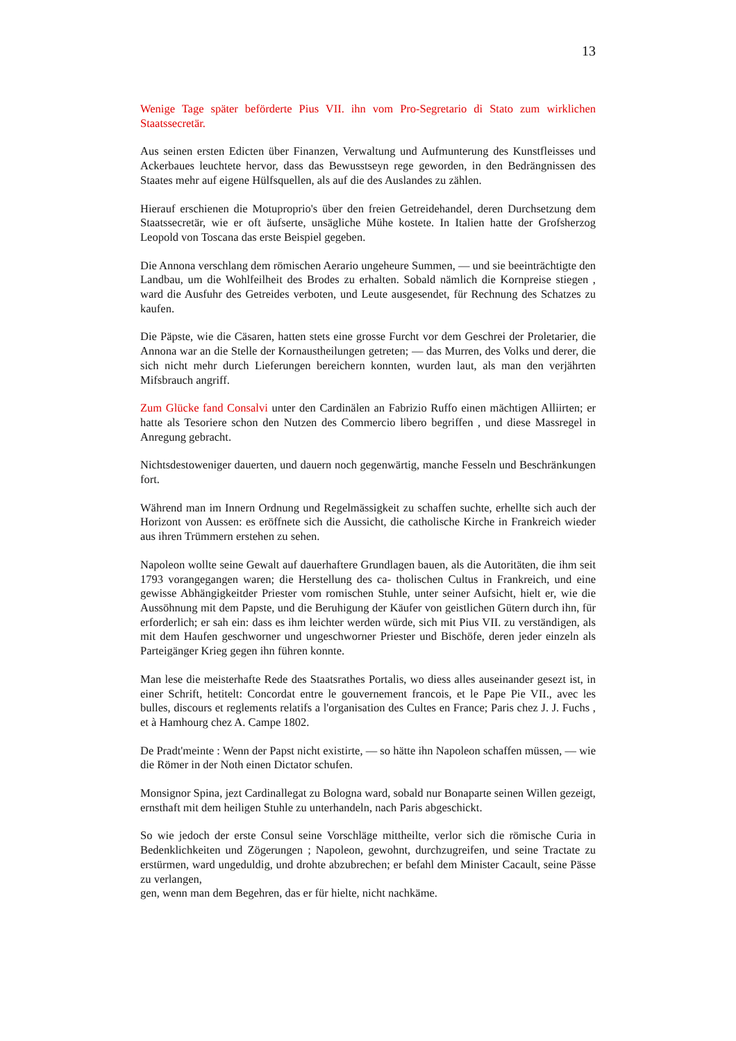13
Wenige Tage später beförderte Pius VII. ihn vom Pro-Segretario di Stato zum wirklichen Staatssecretär.
Aus seinen ersten Edicten über Finanzen, Verwaltung und Aufmunterung des Kunstfleisses und Ackerbaues leuchtete hervor, dass das Bewusstseyn rege geworden, in den Bedrängnissen des Staates mehr auf eigene Hülfsquellen, als auf die des Auslandes zu zählen.
Hierauf erschienen die Motuproprio's über den freien Getreidehandel, deren Durchsetzung dem Staatssecretär, wie er oft äufserte, unsägliche Mühe kostete. In Italien hatte der Grofsherzog Leopold von Toscana das erste Beispiel gegeben.
Die Annona verschlang dem römischen Aerario ungeheure Summen, — und sie beeinträchtigte den Landbau, um die Wohlfeilheit des Brodes zu erhalten. Sobald nämlich die Kornpreise stiegen , ward die Ausfuhr des Getreides verboten, und Leute ausgesendet, für Rechnung des Schatzes zu kaufen.
Die Päpste, wie die Cäsaren, hatten stets eine grosse Furcht vor dem Geschrei der Proletarier, die Annona war an die Stelle der Kornaustheilungen getreten; — das Murren, des Volks und derer, die sich nicht mehr durch Lieferungen bereichern konnten, wurden laut, als man den verjährten Mifsbrauch angriff.
Zum Glücke fand Consalvi unter den Cardinälen an Fabrizio Ruffo einen mächtigen Alliirten; er hatte als Tesoriere schon den Nutzen des Commercio libero begriffen , und diese Massregel in Anregung gebracht.
Nichtsdestoweniger dauerten, und dauern noch gegenwärtig, manche Fesseln und Beschränkungen fort.
Während man im Innern Ordnung und Regelmässigkeit zu schaffen suchte, erhellte sich auch der Horizont von Aussen: es eröffnete sich die Aussicht, die catholische Kirche in Frankreich wieder aus ihren Trümmern erstehen zu sehen.
Napoleon wollte seine Gewalt auf dauerhaftere Grundlagen bauen, als die Autoritäten, die ihm seit 1793 vorangegangen waren; die Herstellung des ca- tholischen Cultus in Frankreich, und eine gewisse Abhängigkeitder Priester vom romischen Stuhle, unter seiner Aufsicht, hielt er, wie die Aussöhnung mit dem Papste, und die Beruhigung der Käufer von geistlichen Gütern durch ihn, für erforderlich; er sah ein: dass es ihm leichter werden würde, sich mit Pius VII. zu verständigen, als mit dem Haufen geschworner und ungeschworner Priester und Bischöfe, deren jeder einzeln als Parteigänger Krieg gegen ihn führen konnte.
Man lese die meisterhafte Rede des Staatsrathes Portalis, wo diess alles auseinander gesezt ist, in einer Schrift, hetitelt: Concordat entre le gouvernement francois, et le Pape Pie VII., avec les bulles, discours et reglements relatifs a l'organisation des Cultes en France; Paris chez J. J. Fuchs , et à Hamhourg chez A. Campe 1802.
De Pradt'meinte : Wenn der Papst nicht existirte, — so hätte ihn Napoleon schaffen müssen, — wie die Römer in der Noth einen Dictator schufen.
Monsignor Spina, jezt Cardinallegat zu Bologna ward, sobald nur Bonaparte seinen Willen gezeigt, ernsthaft mit dem heiligen Stuhle zu unterhandeln, nach Paris abgeschickt.
So wie jedoch der erste Consul seine Vorschläge mittheilte, verlor sich die römische Curia in Bedenklichkeiten und Zögerungen ; Napoleon, gewohnt, durchzugreifen, und seine Tractate zu erstürmen, ward ungeduldig, und drohte abzubrechen; er befahl dem Minister Cacault, seine Pässe zu verlangen,
gen, wenn man dem Begehren, das er für hielte, nicht nachkäme.